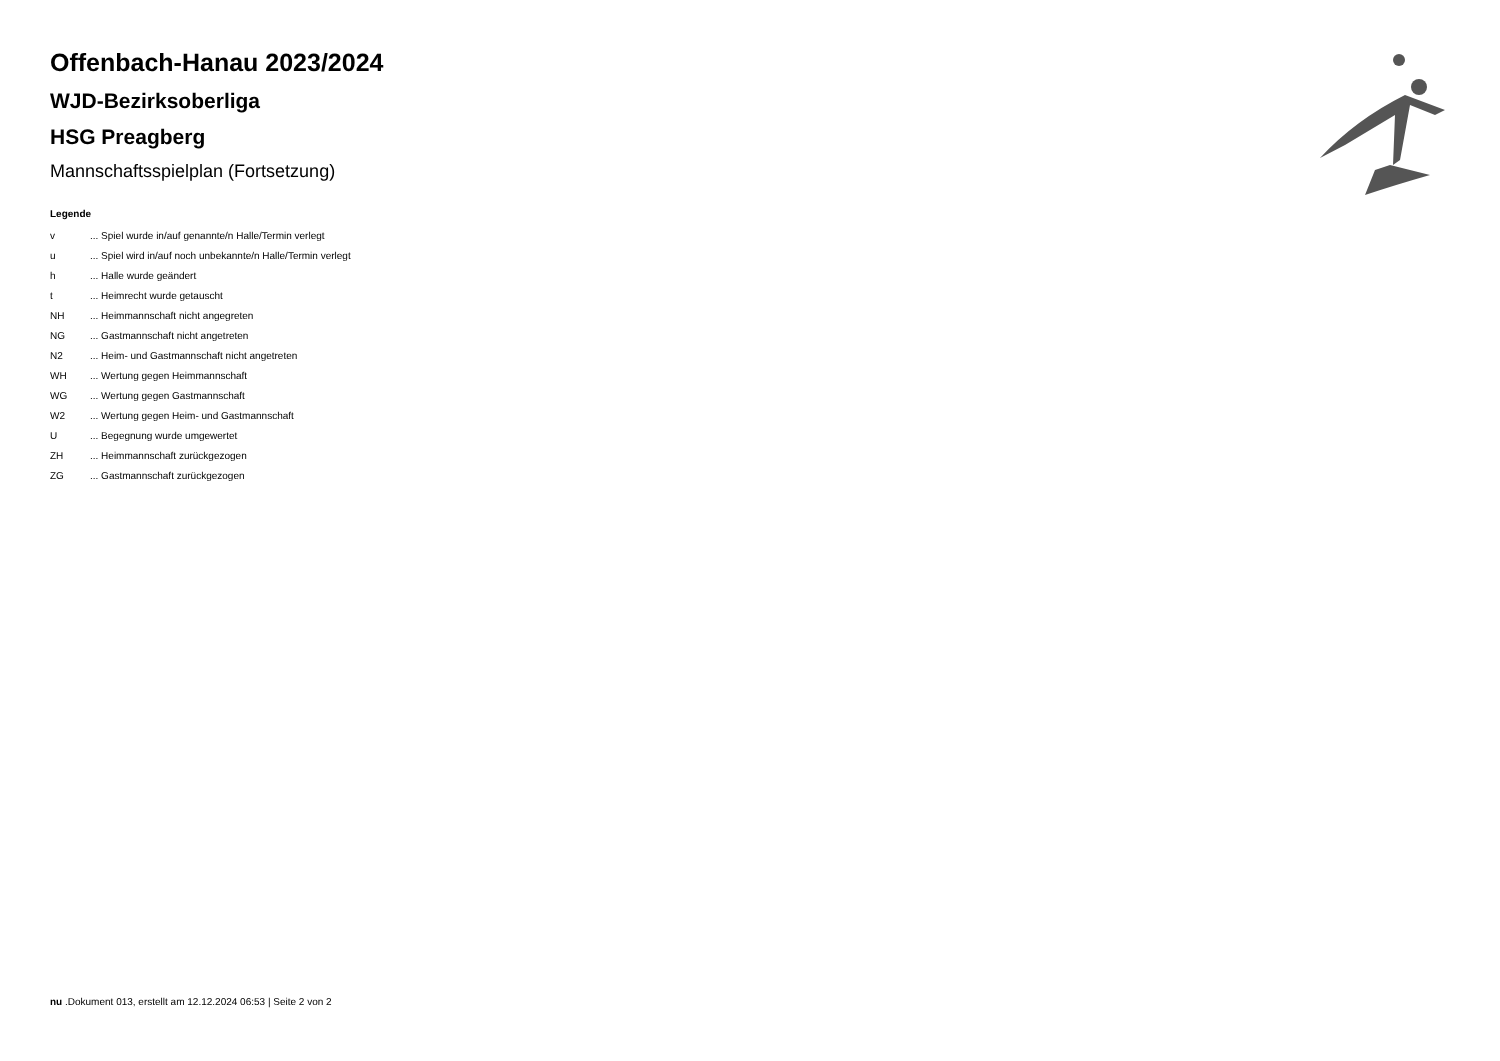Offenbach-Hanau 2023/2024
WJD-Bezirksoberliga
HSG Preagberg
Mannschaftsspielplan (Fortsetzung)
Legende
| v | ... Spiel wurde in/auf genannte/n Halle/Termin verlegt |
| u | ... Spiel wird in/auf noch unbekannte/n Halle/Termin verlegt |
| h | ... Halle wurde geändert |
| t | ... Heimrecht wurde getauscht |
| NH | ... Heimmannschaft nicht angegreten |
| NG | ... Gastmannschaft nicht angetreten |
| N2 | ... Heim- und Gastmannschaft nicht angetreten |
| WH | ... Wertung gegen Heimmannschaft |
| WG | ... Wertung gegen Gastmannschaft |
| W2 | ... Wertung gegen Heim- und Gastmannschaft |
| U | ... Begegnung wurde umgewertet |
| ZH | ... Heimmannschaft zurückgezogen |
| ZG | ... Gastmannschaft zurückgezogen |
nu .Dokument 013, erstellt am 12.12.2024 06:53 | Seite 2 von 2